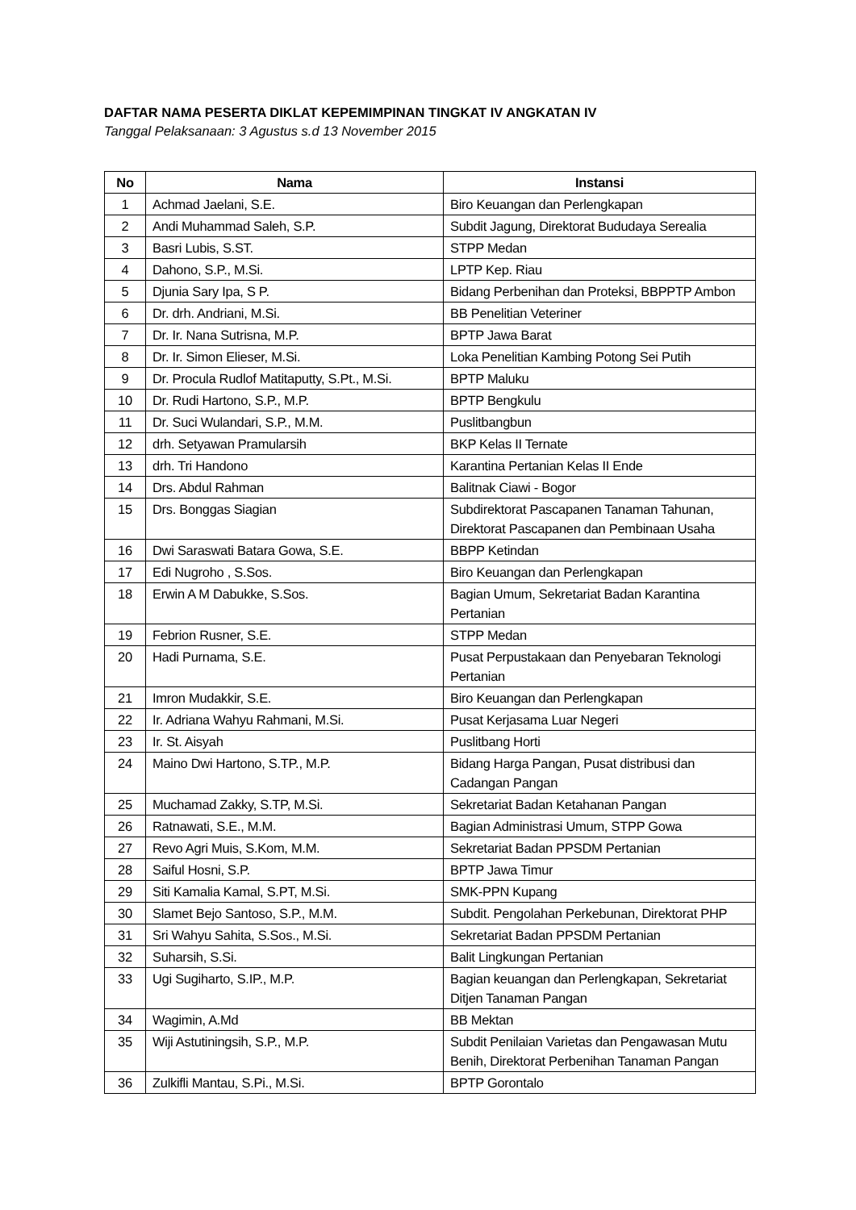DAFTAR NAMA PESERTA DIKLAT KEPEMIMPINAN TINGKAT IV ANGKATAN IV
Tanggal Pelaksanaan: 3 Agustus s.d 13 November 2015
| No | Nama | Instansi |
| --- | --- | --- |
| 1 | Achmad Jaelani, S.E. | Biro Keuangan dan Perlengkapan |
| 2 | Andi Muhammad Saleh, S.P. | Subdit Jagung, Direktorat Bududaya Serealia |
| 3 | Basri Lubis, S.ST. | STPP Medan |
| 4 | Dahono, S.P., M.Si. | LPTP Kep. Riau |
| 5 | Djunia Sary Ipa, S P. | Bidang Perbenihan dan Proteksi, BBPPTP Ambon |
| 6 | Dr. drh. Andriani, M.Si. | BB Penelitian Veteriner |
| 7 | Dr. Ir. Nana Sutrisna, M.P. | BPTP Jawa Barat |
| 8 | Dr. Ir. Simon Elieser, M.Si. | Loka Penelitian Kambing Potong Sei Putih |
| 9 | Dr. Procula Rudlof Matitaputty, S.Pt., M.Si. | BPTP Maluku |
| 10 | Dr. Rudi Hartono, S.P., M.P. | BPTP Bengkulu |
| 11 | Dr. Suci Wulandari, S.P., M.M. | Puslitbangbun |
| 12 | drh. Setyawan Pramularsih | BKP Kelas II Ternate |
| 13 | drh. Tri Handono | Karantina Pertanian Kelas II Ende |
| 14 | Drs. Abdul Rahman | Balitnak Ciawi - Bogor |
| 15 | Drs. Bonggas Siagian | Subdirektorat Pascapanen Tanaman Tahunan, Direktorat Pascapanen dan Pembinaan Usaha |
| 16 | Dwi Saraswati Batara Gowa, S.E. | BBPP Ketindan |
| 17 | Edi Nugroho , S.Sos. | Biro Keuangan dan Perlengkapan |
| 18 | Erwin A M Dabukke, S.Sos. | Bagian Umum, Sekretariat Badan Karantina Pertanian |
| 19 | Febrion Rusner, S.E. | STPP Medan |
| 20 | Hadi Purnama, S.E. | Pusat Perpustakaan dan Penyebaran Teknologi Pertanian |
| 21 | Imron Mudakkir, S.E. | Biro Keuangan dan Perlengkapan |
| 22 | Ir. Adriana Wahyu Rahmani, M.Si. | Pusat Kerjasama Luar Negeri |
| 23 | Ir. St. Aisyah | Puslitbang Horti |
| 24 | Maino Dwi Hartono, S.TP., M.P. | Bidang Harga Pangan, Pusat distribusi dan Cadangan Pangan |
| 25 | Muchamad Zakky, S.TP, M.Si. | Sekretariat Badan Ketahanan Pangan |
| 26 | Ratnawati, S.E., M.M. | Bagian Administrasi Umum, STPP Gowa |
| 27 | Revo Agri Muis, S.Kom, M.M. | Sekretariat Badan PPSDM Pertanian |
| 28 | Saiful Hosni, S.P. | BPTP Jawa Timur |
| 29 | Siti Kamalia Kamal, S.PT, M.Si. | SMK-PPN Kupang |
| 30 | Slamet Bejo Santoso, S.P., M.M. | Subdit. Pengolahan Perkebunan, Direktorat PHP |
| 31 | Sri Wahyu Sahita, S.Sos., M.Si. | Sekretariat Badan PPSDM Pertanian |
| 32 | Suharsih, S.Si. | Balit Lingkungan Pertanian |
| 33 | Ugi Sugiharto, S.IP., M.P. | Bagian keuangan dan Perlengkapan, Sekretariat Ditjen Tanaman Pangan |
| 34 | Wagimin, A.Md | BB Mektan |
| 35 | Wiji Astutiningsih, S.P., M.P. | Subdit Penilaian Varietas dan Pengawasan Mutu Benih, Direktorat Perbenihan Tanaman Pangan |
| 36 | Zulkifli Mantau, S.Pi., M.Si. | BPTP Gorontalo |